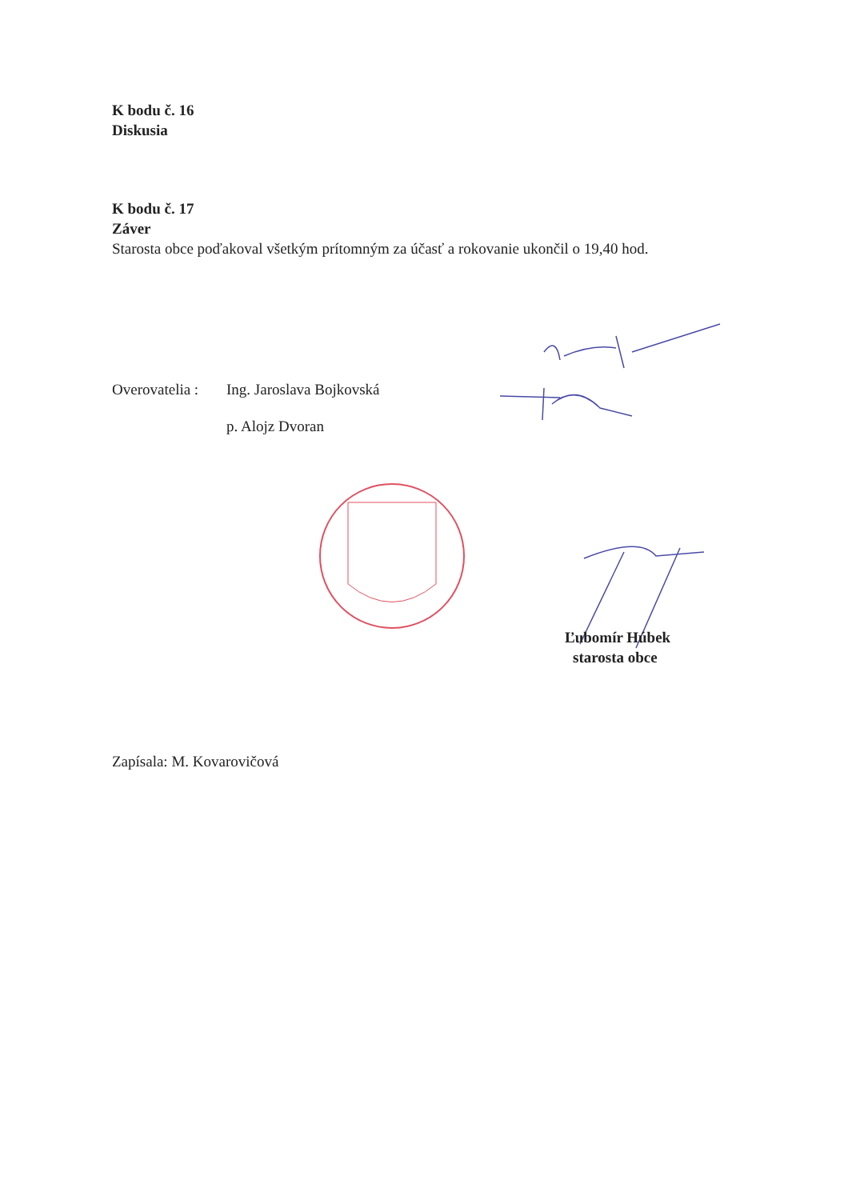K bodu č. 16
Diskusia
K bodu č. 17
Záver
Starosta obce poďakoval všetkým prítomným za účasť a rokovanie ukončil o 19,40 hod.
Overovatelia : Ing. Jaroslava Bojkovská
p. Alojz Dvoran
Ľubomír Húbek
starosta obce
Zapísala: M. Kovarovičová